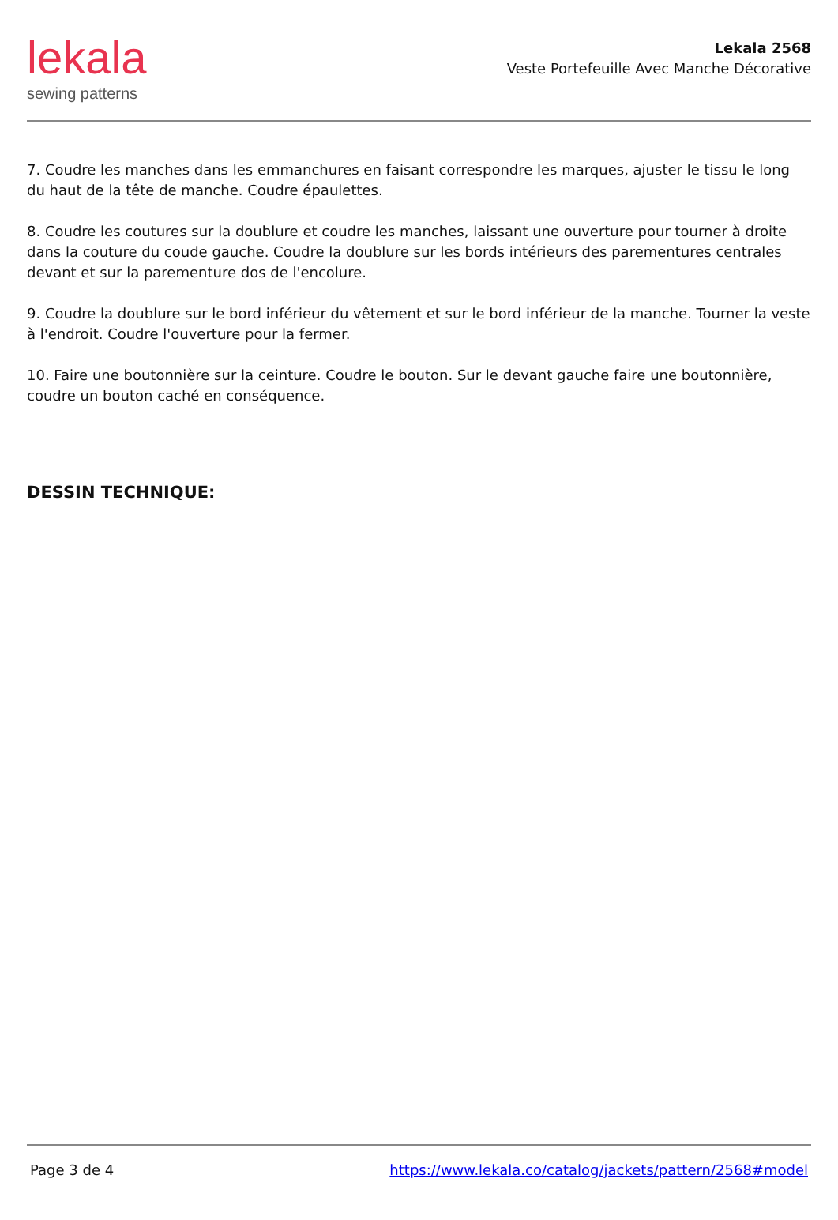lekala
sewing patterns
Lekala 2568
Veste Portefeuille Avec Manche Décorative
7. Coudre les manches dans les emmanchures en faisant correspondre les marques, ajuster le tissu le long du haut de la tête de manche. Coudre épaulettes.
8. Coudre les coutures sur la doublure et coudre les manches, laissant une ouverture pour tourner à droite dans la couture du coude gauche. Coudre la doublure sur les bords intérieurs des parementures centrales devant et sur la parementure dos de l'encolure.
9. Coudre la doublure sur le bord inférieur du vêtement et sur le bord inférieur de la manche. Tourner la veste à l'endroit. Coudre l'ouverture pour la fermer.
10. Faire une boutonnière sur la ceinture. Coudre le bouton. Sur le devant gauche faire une boutonnière, coudre un bouton caché en conséquence.
DESSIN TECHNIQUE:
Page 3 de 4 https://www.lekala.co/catalog/jackets/pattern/2568#model